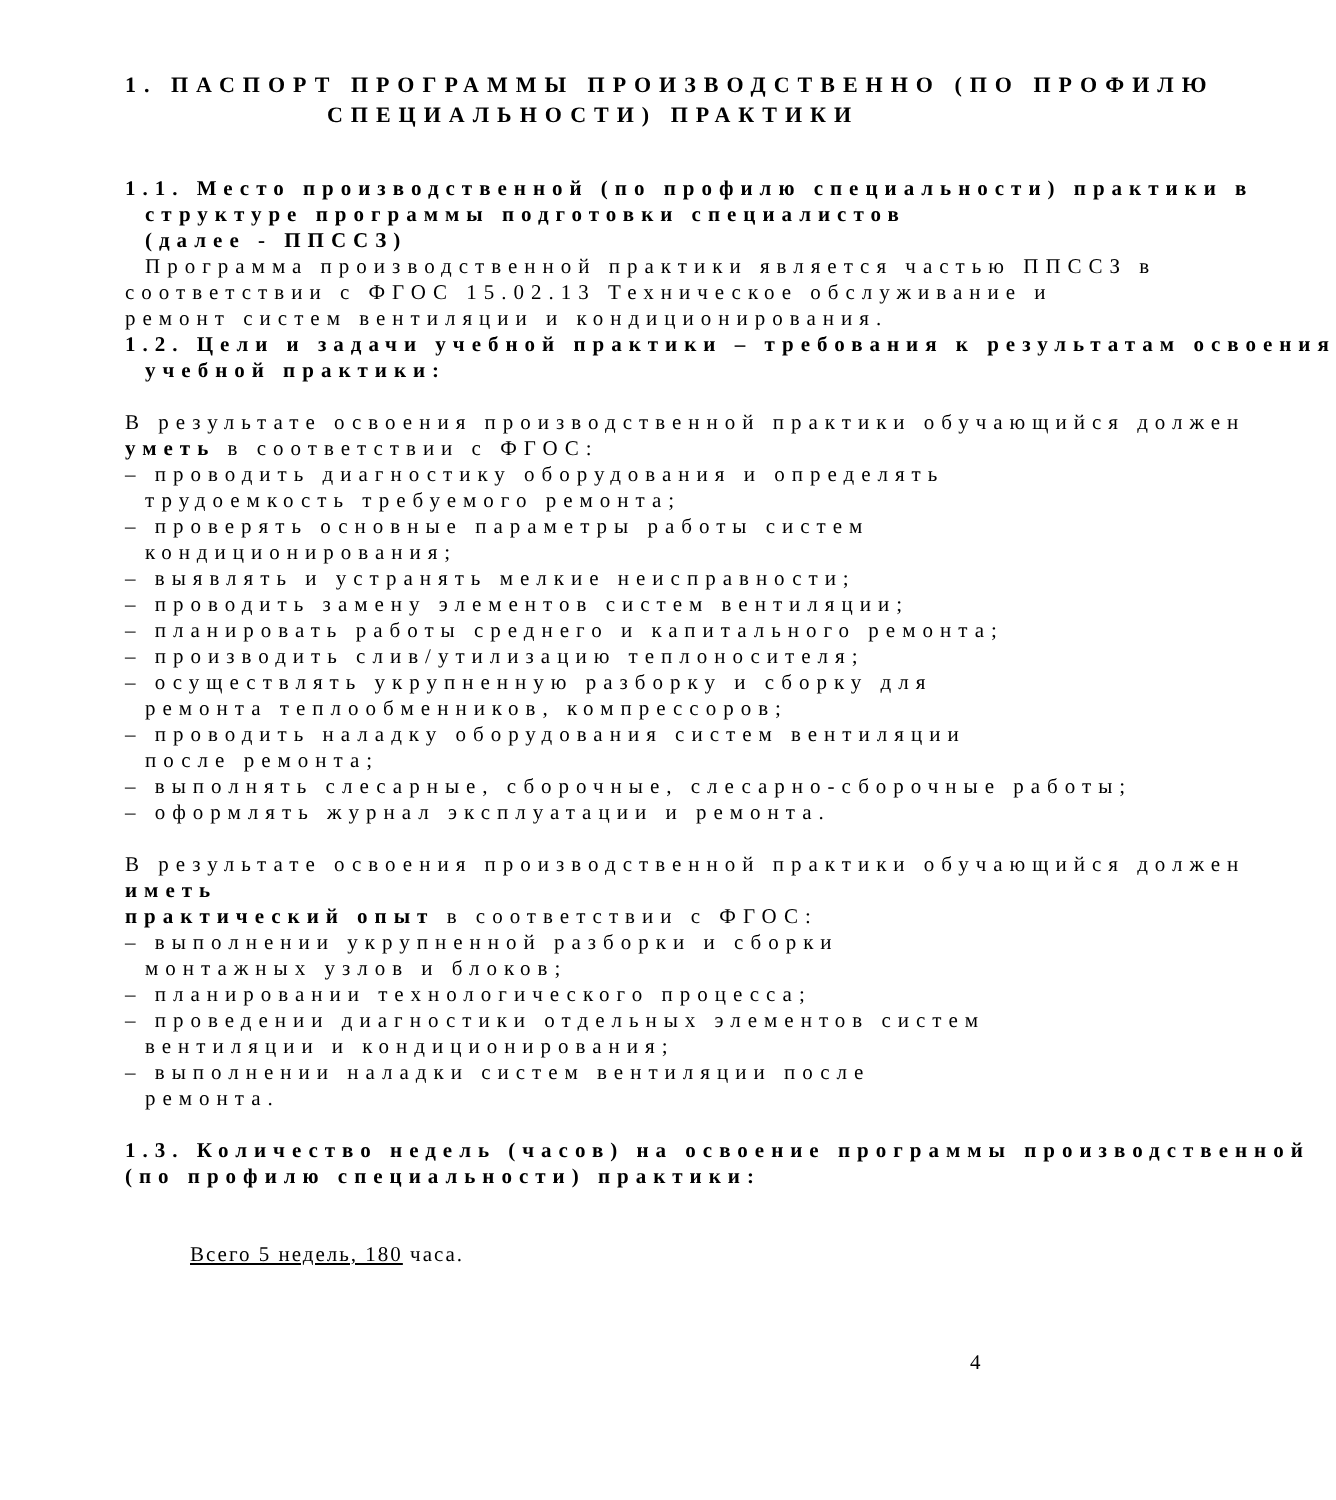1. ПАСПОРТ ПРОГРАММЫ ПРОИЗВОДСТВЕННО (ПО ПРОФИЛЮ
СПЕЦИАЛЬНОСТИ) ПРАКТИКИ
1.1. Место производственной (по профилю специальности) практики в
структуре программы подготовки специалистов
(далее - ППССЗ)
Программа производственной практики является частью ППССЗ в
соответствии с ФГОС 15.02.13 Техническое обслуживание и
ремонт систем вентиляции и кондиционирования.
1.2. Цели и задачи учебной практики – требования к результатам освоения
учебной практики:
В результате освоения производственной практики обучающийся должен
уметь в соответствии с ФГОС:
– проводить диагностику оборудования и определять
трудоемкость требуемого ремонта;
– проверять основные параметры работы систем
кондиционирования;
– выявлять и устранять мелкие неисправности;
– проводить замену элементов систем вентиляции;
– планировать работы среднего и капитального ремонта;
– производить слив/утилизацию теплоносителя;
– осуществлять укрупненную разборку и сборку для
ремонта теплообменников, компрессоров;
– проводить наладку оборудования систем вентиляции
после ремонта;
– выполнять слесарные, сборочные, слесарно-сборочные работы;
– оформлять журнал эксплуатации и ремонта.
В результате освоения производственной практики обучающийся должен
иметь
практический опыт в соответствии с ФГОС:
– выполнении укрупненной разборки и сборки
монтажных узлов и блоков;
– планировании технологического процесса;
– проведении диагностики отдельных элементов систем
вентиляции и кондиционирования;
– выполнении наладки систем вентиляции после
ремонта.
1.3. Количество недель (часов) на освоение программы производственной
(по профилю специальности) практики:
Всего 5 недель, 180 часа.
4